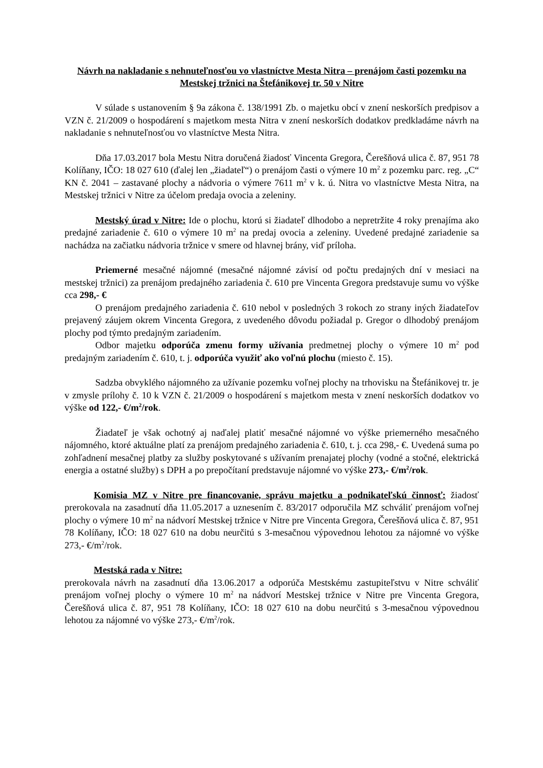Návrh na nakladanie s nehnuteľnosťou vo vlastníctve Mesta Nitra – prenájom časti pozemku na Mestskej tržnici na Štefánikovej tr. 50 v Nitre
V súlade s ustanovením § 9a zákona č. 138/1991 Zb. o majetku obcí v znení neskorších predpisov a VZN č. 21/2009 o hospodárení s majetkom mesta Nitra v znení neskorších dodatkov predkladáme návrh na nakladanie s nehnuteľnosťou vo vlastníctve Mesta Nitra.
Dňa 17.03.2017 bola Mestu Nitra doručená žiadosť Vincenta Gregora, Čerešňová ulica č. 87, 951 78 Kolíňany, IČO: 18 027 610 (ďalej len „žiadateľ“) o prenájom časti o výmere 10 m<sup>2</sup> z pozemku parc. reg. „C“ KN č. 2041 – zastavané plochy a nádvoria o výmere 7611 m<sup>2</sup> v k. ú. Nitra vo vlastníctve Mesta Nitra, na Mestskej tržnici v Nitre za účelom predaja ovocia a zeleniny.
Mestský úrad v Nitre: Ide o plochu, ktorú si žiadateľ dlhodobo a nepretržite 4 roky prenajíma ako predajné zariadenie č. 610 o výmere 10 m<sup>2</sup> na predaj ovocia a zeleniny. Uvedené predajné zariadenie sa nachádza na začiatku nádvoria tržnice v smere od hlavnej brány, viď príloha.
Priemerné mesačné nájomné (mesačné nájomné závisí od počtu predajných dní v mesiaci na mestskej tržnici) za prenájom predajného zariadenia č. 610 pre Vincenta Gregora predstavuje sumu vo výške cca 298,- €
O prenájom predajného zariadenia č. 610 nebol v posledných 3 rokoch zo strany iných žiadateľov prejavený záujem okrem Vincenta Gregora, z uvedeného dôvodu požiadal p. Gregor o dlhodobý prenájom plochy pod týmto predajným zariadením.
Odbor majetku odporúča zmenu formy užívania predmetnej plochy o výmere 10 m<sup>2</sup> pod predajným zariadením č. 610, t. j. odporúča využiť ako voľnú plochu (miesto č. 15).
Sadzba obvyklého nájomného za užívanie pozemku voľnej plochy na trhovisku na Štefánikovej tr. je v zmysle prílohy č. 10 k VZN č. 21/2009 o hospodárení s majetkom mesta v znení neskorších dodatkov vo výške od 122,- €/m<sup>2</sup>/rok.
Žiadateľ je však ochotný aj naďalej platiť mesačné nájomné vo výške priemerného mesačného nájomného, ktoré aktuálne platí za prenájom predajného zariadenia č. 610, t. j. cca 298,- €. Uvedená suma po zohľadnení mesačnej platby za služby poskytované s užívaním prenajatej plochy (vodné a stočné, elektrická energia a ostatné služby) s DPH a po prepočítaní predstavuje nájomné vo výške 273,- €/m<sup>2</sup>/rok.
Komisia MZ v Nitre pre financovanie, správu majetku a podnikateľskú činnosť: žiadosť prerokovala na zasadnutí dňa 11.05.2017 a uznesením č. 83/2017 odporučila MZ schváliť prenájom voľnej plochy o výmere 10 m<sup>2</sup> na nádvorí Mestskej tržnice v Nitre pre Vincenta Gregora, Čerešňová ulica č. 87, 951 78 Kolíňany, IČO: 18 027 610 na dobu neurčitú s 3-mesačnou výpovednou lehotou za nájomné vo výške 273,- €/m<sup>2</sup>/rok.
Mestská rada v Nitre:
prerokovala návrh na zasadnutí dňa 13.06.2017 a odporúča Mestskému zastupiteľstvu v Nitre schváliť prenájom voľnej plochy o výmere 10 m<sup>2</sup> na nádvorí Mestskej tržnice v Nitre pre Vincenta Gregora, Čerešňová ulica č. 87, 951 78 Kolíňany, IČO: 18 027 610 na dobu neurčitú s 3-mesačnou výpovednou lehotou za nájomné vo výške 273,- €/m<sup>2</sup>/rok.